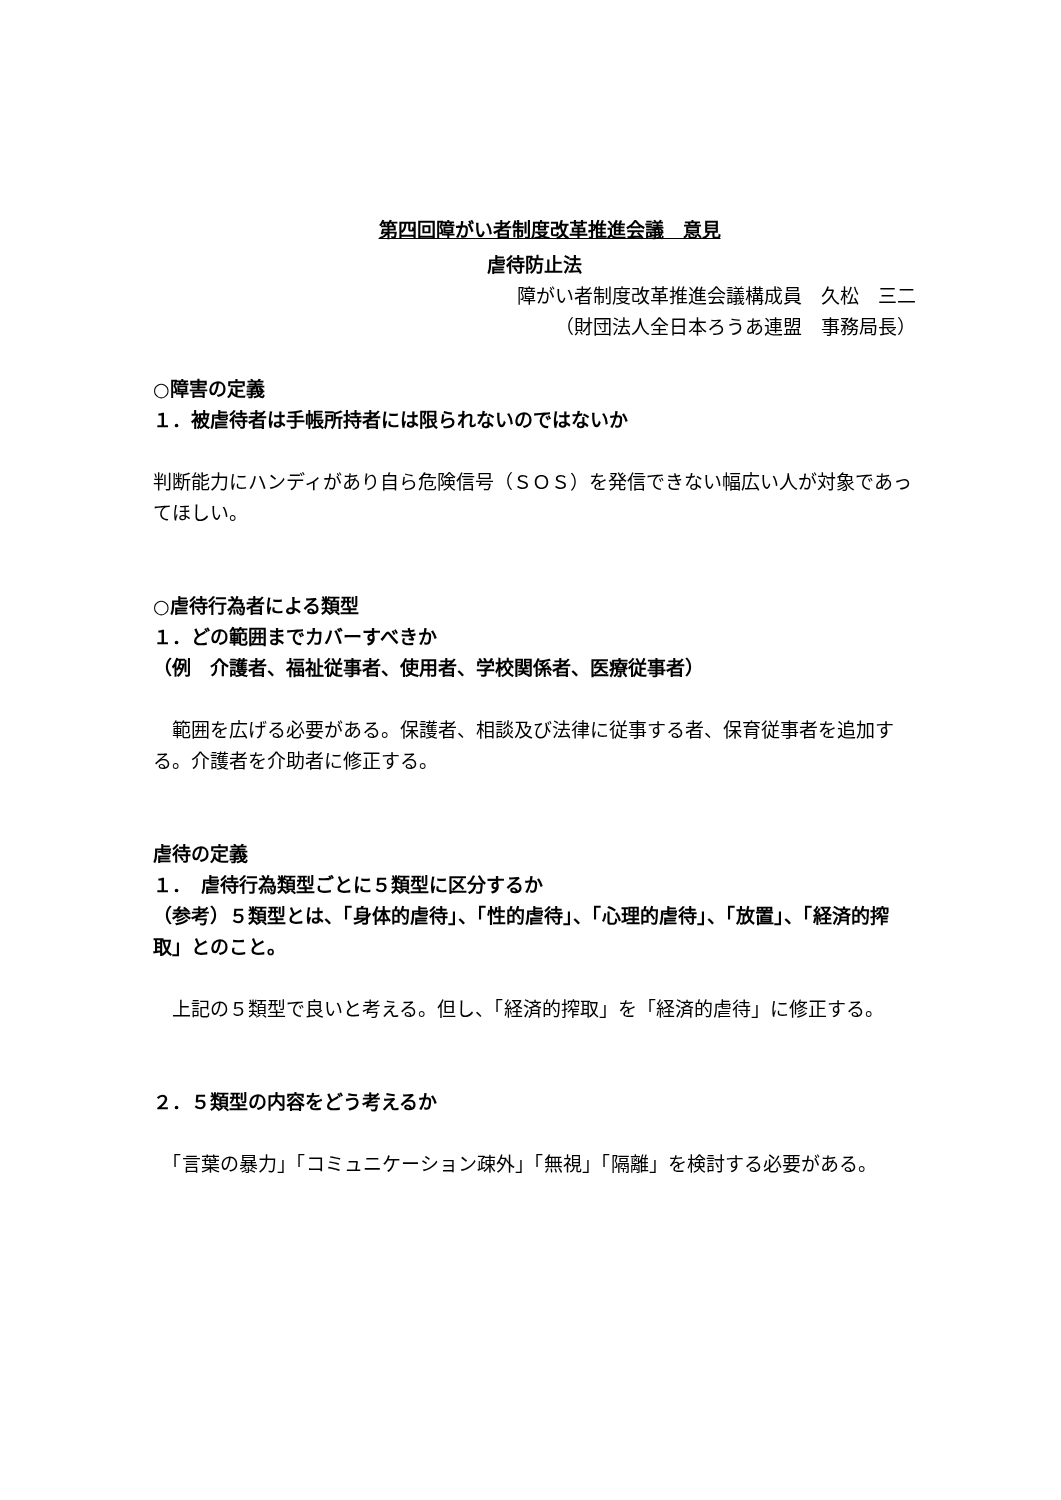第四回障がい者制度改革推進会議　意見
虐待防止法
障がい者制度改革推進会議構成員　久松　三二
（財団法人全日本ろうあ連盟　事務局長）
○障害の定義
１．被虐待者は手帳所持者には限られないのではないか
判断能力にハンディがあり自ら危険信号（ＳＯＳ）を発信できない幅広い人が対象であってほしい。
○虐待行為者による類型
１．どの範囲までカバーすべきか
（例　介護者、福祉従事者、使用者、学校関係者、医療従事者）
　範囲を広げる必要がある。保護者、相談及び法律に従事する者、保育従事者を追加する。介護者を介助者に修正する。
虐待の定義
１．　虐待行為類型ごとに５類型に区分するか
（参考）５類型とは、「身体的虐待」、「性的虐待」、「心理的虐待」、「放置」、「経済的搾取」とのこと。
　上記の５類型で良いと考える。但し、「経済的搾取」を「経済的虐待」に修正する。
２．５類型の内容をどう考えるか
　「言葉の暴力」「コミュニケーション疎外」「無視」「隔離」を検討する必要がある。